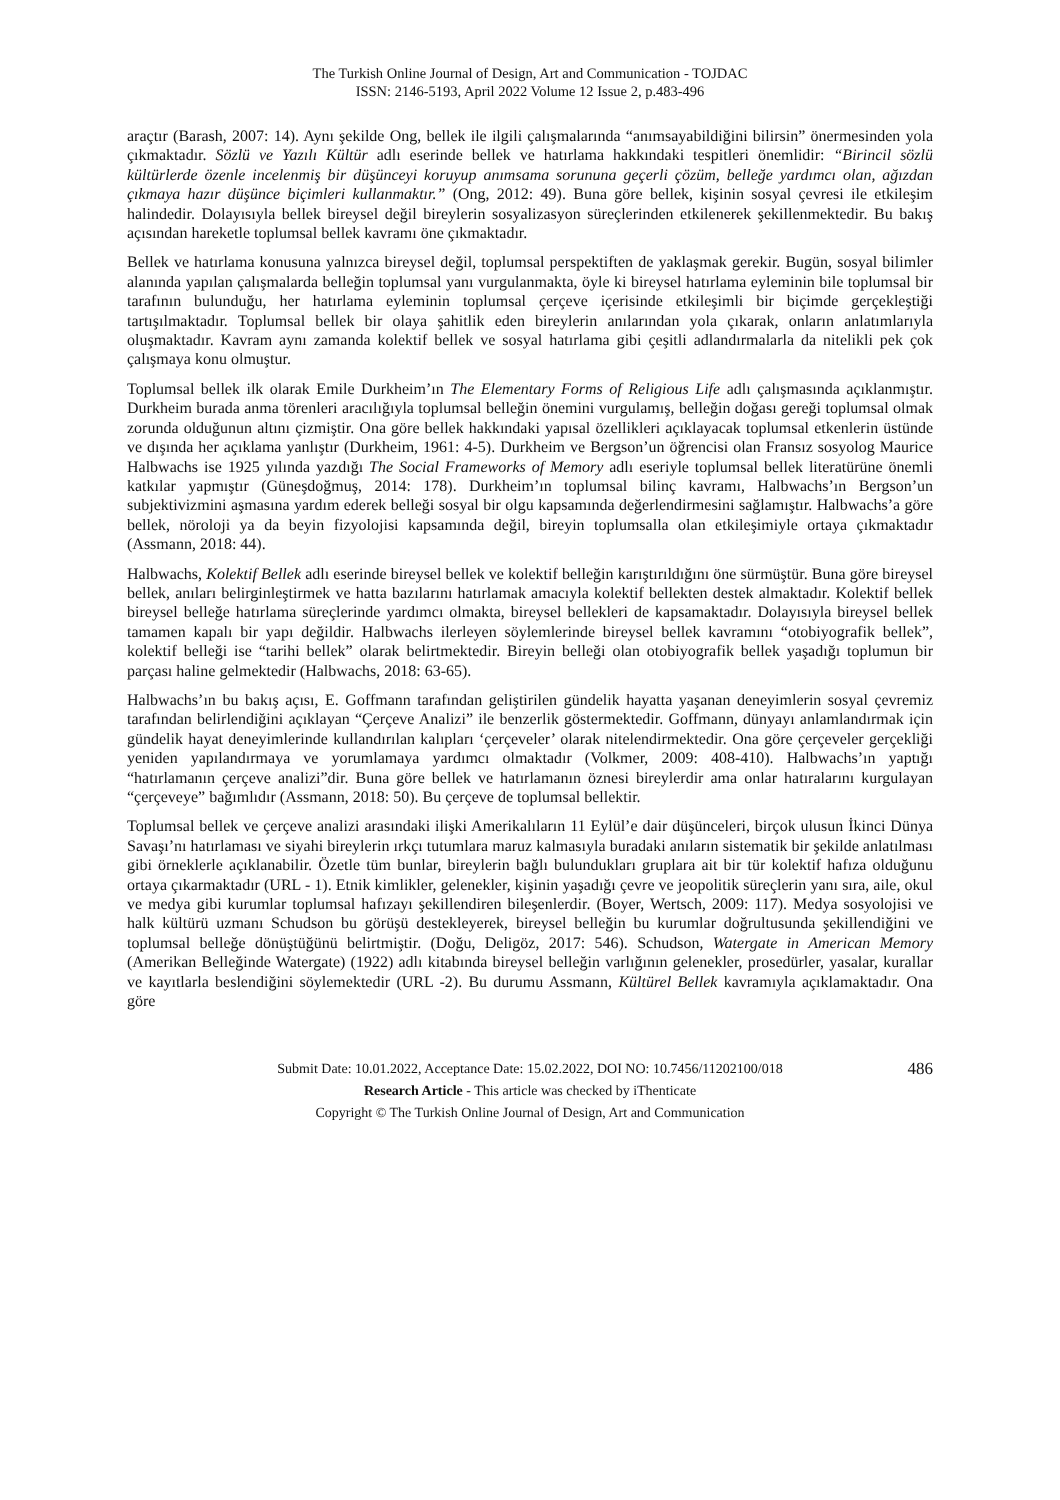The Turkish Online Journal of Design, Art and Communication - TOJDAC
ISSN: 2146-5193, April 2022 Volume 12 Issue 2, p.483-496
araçtır (Barash, 2007: 14). Aynı şekilde Ong, bellek ile ilgili çalışmalarında “anımsayabildiğini bilirsin” önermesinden yola çıkmaktadır. Sözlü ve Yazılı Kültür adlı eserinde bellek ve hatırlama hakkındaki tespitleri önemlidir: “Birincil sözlü kültürlerde özenle incelenmiş bir düşünceyi koruyup anımsama sorununa geçerli çözüm, belleğe yardımcı olan, ağızdan çıkmaya hazır düşünce biçimleri kullanmaktır.” (Ong, 2012: 49). Buna göre bellek, kişinin sosyal çevresi ile etkileşim halindedir. Dolayısıyla bellek bireysel değil bireylerin sosyalizasyon süreçlerinden etkilenerek şekillenmektedir. Bu bakış açısından hareketle toplumsal bellek kavramı öne çıkmaktadır.
Bellek ve hatırlama konusuna yalnızca bireysel değil, toplumsal perspektiften de yaklaşmak gerekir. Bugün, sosyal bilimler alanında yapılan çalışmalarda belleğin toplumsal yanı vurgulanmakta, öyle ki bireysel hatırlama eyleminin bile toplumsal bir tarafının bulunduğu, her hatırlama eyleminin toplumsal çerçeve içerisinde etkileşimli bir biçimde gerçekleştiği tartışılmaktadır. Toplumsal bellek bir olaya şahitlik eden bireylerin anılarından yola çıkarak, onların anlatımlarıyla oluşmaktadır. Kavram aynı zamanda kolektif bellek ve sosyal hatırlama gibi çeşitli adlandırmalarla da nitelikli pek çok çalışmaya konu olmuştur.
Toplumsal bellek ilk olarak Emile Durkheim’ın The Elementary Forms of Religious Life adlı çalışmasında açıklanmıştır. Durkheim burada anma törenleri aracılığıyla toplumsal belleğin önemini vurgulamış, belleğin doğası gereği toplumsal olmak zorunda olduğunun altını çizmiştir. Ona göre bellek hakkındaki yapısal özellikleri açıklayacak toplumsal etkenlerin üstünde ve dışında her açıklama yanlıştır (Durkheim, 1961: 4-5). Durkheim ve Bergson’un öğrencisi olan Fransız sosyolog Maurice Halbwachs ise 1925 yılında yazdığı The Social Frameworks of Memory adlı eseriyle toplumsal bellek literatürüne önemli katkılar yapmıştır (Güneşdoğmuş, 2014: 178). Durkheim’ın toplumsal bilinç kavramı, Halbwachs’ın Bergson’un subjektivizmini aşmasına yardım ederek belleği sosyal bir olgu kapsamında değerlendirmesini sağlamıştır. Halbwachs’a göre bellek, nöroloji ya da beyin fizyolojisi kapsamında değil, bireyin toplumsalla olan etkileşimiyle ortaya çıkmaktadır (Assmann, 2018: 44).
Halbwachs, Kolektif Bellek adlı eserinde bireysel bellek ve kolektif belleğin karıştırıldığını öne sürmüştür. Buna göre bireysel bellek, anıları belirginleştirmek ve hatta bazılarını hatırlamak amacıyla kolektif bellekten destek almaktadır. Kolektif bellek bireysel belleğe hatırlama süreçlerinde yardımcı olmakta, bireysel bellekleri de kapsamaktadır. Dolayısıyla bireysel bellek tamamen kapalı bir yapı değildir. Halbwachs ilerleyen söylemlerinde bireysel bellek kavramını “otobiyografik bellek”, kolektif belleği ise “tarihi bellek” olarak belirtmektedir. Bireyin belleği olan otobiyografik bellek yaşadığı toplumun bir parçası haline gelmektedir (Halbwachs, 2018: 63-65).
Halbwachs’ın bu bakış açısı, E. Goffmann tarafından geliştirilen gündelik hayatta yaşanan deneyimlerin sosyal çevremiz tarafından belirlendiğini açıklayan “Çerçeve Analizi” ile benzerlik göstermektedir. Goffmann, dünyayı anlamlandırmak için gündelik hayat deneyimlerinde kullandırılan kalıpları ‘çerçeveler’ olarak nitelendirmektedir. Ona göre çerçeveler gerçekliği yeniden yapılandırmaya ve yorumlamaya yardımcı olmaktadır (Volkmer, 2009: 408-410). Halbwachs’ın yaptığı “hatırlamanın çerçeve analizi”dir. Buna göre bellek ve hatırlamanın öznesi bireylerdir ama onlar hatıralarını kurgulayan “çerçeveye” bağımlıdır (Assmann, 2018: 50). Bu çerçeve de toplumsal bellektir.
Toplumsal bellek ve çerçeve analizi arasındaki ilişki Amerikalıların 11 Eylül’e dair düşünceleri, birçok ulusun İkinci Dünya Savaşı’nı hatırlaması ve siyahi bireylerin ırkçı tutumlara maruz kalmasıyla buradaki anıların sistematik bir şekilde anlatılması gibi örneklerle açıklanabilir. Özetle tüm bunlar, bireylerin bağlı bulundukları gruplara ait bir tür kolektif hafıza olduğunu ortaya çıkarmaktadır (URL - 1). Etnik kimlikler, gelenekler, kişinin yaşadığı çevre ve jeopolitik süreçlerin yanı sıra, aile, okul ve medya gibi kurumlar toplumsal hafızayı şekillendiren bileşenlerdir. (Boyer, Wertsch, 2009: 117). Medya sosyolojisi ve halk kültürü uzmanı Schudson bu görüşü destekleyerek, bireysel belleğin bu kurumlar doğrultusunda şekillendiğini ve toplumsal belleğe dönüştüğünü belirtmiştir. (Doğu, Deligöz, 2017: 546). Schudson, Watergate in American Memory (Amerikan Belleğinde Watergate) (1922) adlı kitabında bireysel belleğin varlığının gelenekler, prosedürler, yasalar, kurallar ve kayıtlarla beslendiğini söylemektedir (URL -2). Bu durumu Assmann, Kültürel Bellek kavramıyla açıklamaktadır. Ona göre
486
Submit Date: 10.01.2022, Acceptance Date: 15.02.2022, DOI NO: 10.7456/11202100/018
Research Article - This article was checked by iThenticate
Copyright © The Turkish Online Journal of Design, Art and Communication